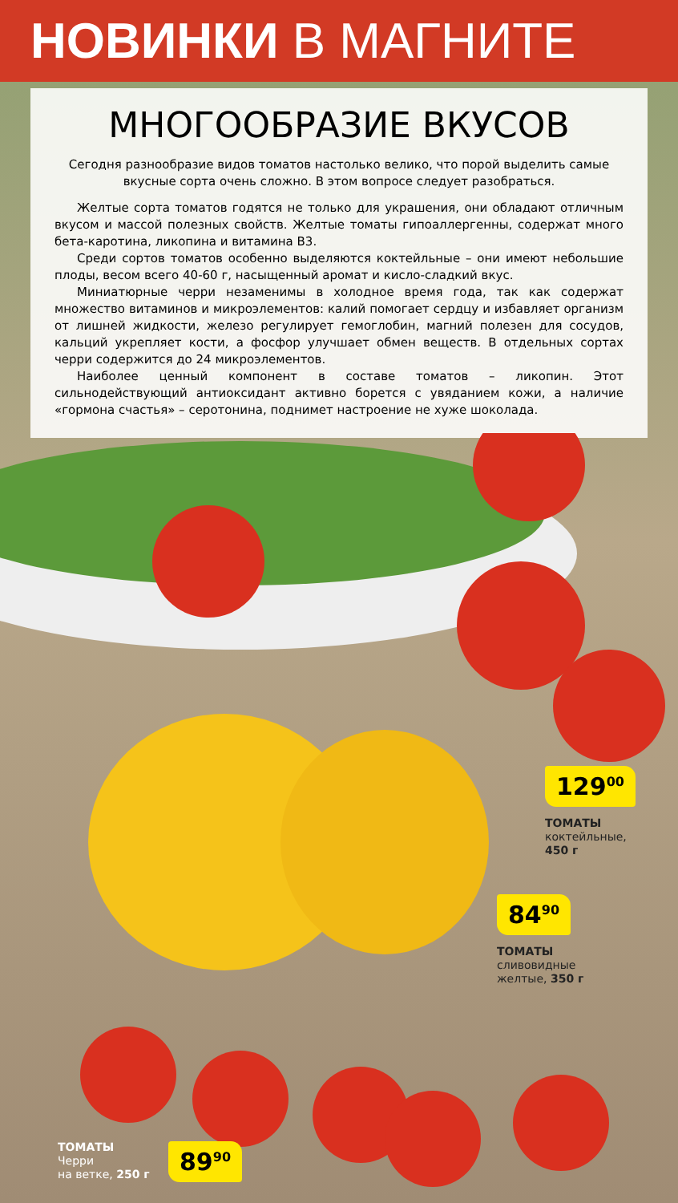НОВИНКИ В МАГНИТЕ
МНОГООБРАЗИЕ ВКУСОВ
Сегодня разнообразие видов томатов настолько велико, что порой выделить самые вкусные сорта очень сложно. В этом вопросе следует разобраться.
Желтые сорта томатов годятся не только для украшения, они обладают отличным вкусом и массой полезных свойств. Желтые томаты гипоаллергенны, содержат много бета-каротина, ликопина и витамина В3.
Среди сортов томатов особенно выделяются коктейльные – они имеют небольшие плоды, весом всего 40-60 г, насыщенный аромат и кисло-сладкий вкус.
Миниатюрные черри незаменимы в холодное время года, так как содержат множество витаминов и микроэлементов: калий помогает сердцу и избавляет организм от лишней жидкости, железо регулирует гемоглобин, магний полезен для сосудов, кальций укрепляет кости, а фосфор улучшает обмен веществ. В отдельных сортах черри содержится до 24 микроэлементов.
Наиболее ценный компонент в составе томатов – ликопин. Этот сильнодействующий антиоксидант активно борется с увяданием кожи, а наличие «гормона счастья» – серотонина, поднимет настроение не хуже шоколада.
129<sup>00</sup>
ТОМАТЫ
коктейльные,
450 г
84<sup>90</sup>
ТОМАТЫ
сливовидные
желтые, 350 г
ТОМАТЫ
Черри
на ветке, 250 г
89<sup>90</sup>